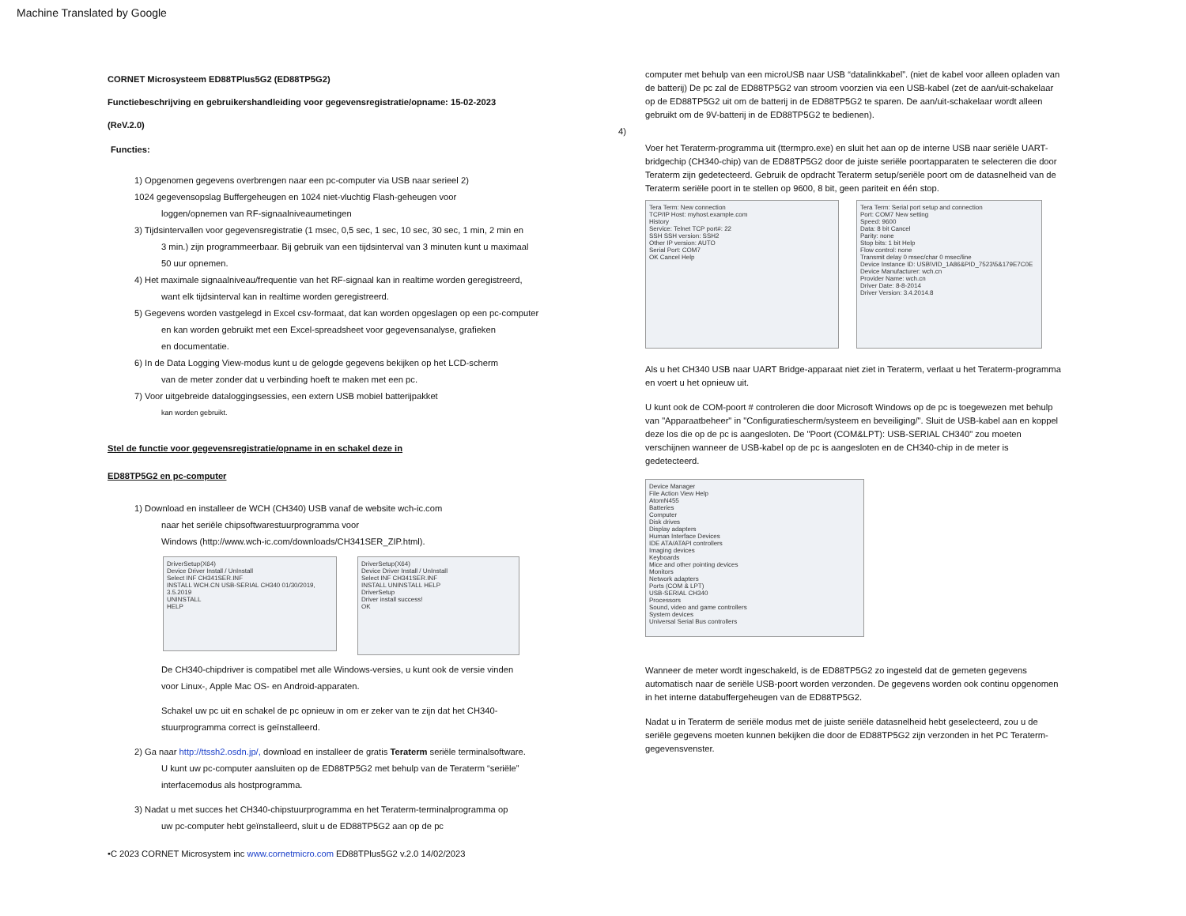Machine Translated by Google
CORNET Microsysteem ED88TPlus5G2 (ED88TP5G2)
Functiebeschrijving en gebruikershandleiding voor gegevensregistratie/opname: 15-02-2023
(ReV.2.0)
Functies:
1) Opgenomen gegevens overbrengen naar een pc-computer via USB naar serieel 2)
1024 gegevensopslag Buffergeheugen en 1024 niet-vluchtig Flash-geheugen voor
loggen/opnemen van RF-signaalniveaumetingen
3) Tijdsintervallen voor gegevensregistratie (1 msec, 0,5 sec, 1 sec, 10 sec, 30 sec, 1 min, 2 min en
3 min.) zijn programmeerbaar. Bij gebruik van een tijdsinterval van 3 minuten kunt u maximaal
50 uur opnemen.
4) Het maximale signaalniveau/frequentie van het RF-signaal kan in realtime worden geregistreerd,
want elk tijdsinterval kan in realtime worden geregistreerd.
5) Gegevens worden vastgelegd in Excel csv-formaat, dat kan worden opgeslagen op een pc-computer
en kan worden gebruikt met een Excel-spreadsheet voor gegevensanalyse, grafieken
en documentatie.
6) In de Data Logging View-modus kunt u de gelogde gegevens bekijken op het LCD-scherm
van de meter zonder dat u verbinding hoeft te maken met een pc.
7) Voor uitgebreide dataloggingsessies, een extern USB mobiel batterijpakket
kan worden gebruikt.
Stel de functie voor gegevensregistratie/opname in en schakel deze in
ED88TP5G2 en pc-computer
1) Download en installeer de WCH (CH340) USB vanaf de website wch-ic.com
naar het seriële chipsoftwarestuurprogramma voor
Windows (http://www.wch-ic.com/downloads/CH341SER_ZIP.html).
DriverSetup(X64)
Device Driver Install / UnInstall
Select INF CH341SER.INF
INSTALL WCH.CN USB-SERIAL CH340 01/30/2019, 3.5.2019
UNINSTALL
HELP
DriverSetup(X64)
Device Driver Install / UnInstall
Select INF CH341SER.INF
INSTALL UNINSTALL HELP
DriverSetup
Driver install success!
OK
De CH340-chipdriver is compatibel met alle Windows-versies, u kunt ook de versie vinden
voor Linux-, Apple Mac OS- en Android-apparaten.
Schakel uw pc uit en schakel de pc opnieuw in om er zeker van te zijn dat het CH340-
stuurprogramma correct is geïnstalleerd.
2) Ga naar http://ttssh2.osdn.jp/, download en installeer de gratis Teraterm seriële terminalsoftware.
U kunt uw pc-computer aansluiten op de ED88TP5G2 met behulp van de Teraterm “seriële”
interfacemodus als hostprogramma.
3) Nadat u met succes het CH340-chipstuurprogramma en het Teraterm-terminalprogramma op
uw pc-computer hebt geïnstalleerd, sluit u de ED88TP5G2 aan op de pc
•C 2023 CORNET Microsystem inc www.cornetmicro.com ED88TPlus5G2 v.2.0 14/02/2023
computer met behulp van een microUSB naar USB “datalinkkabel”. (niet de kabel voor alleen opladen van de batterij) De pc zal de ED88TP5G2 van stroom voorzien via een USB-kabel (zet de aan/uit-schakelaar op de ED88TP5G2 uit om de batterij in de ED88TP5G2 te sparen. De aan/uit-schakelaar wordt alleen gebruikt om de 9V-batterij in de ED88TP5G2 te bedienen).
4)
Voer het Teraterm-programma uit (ttermpro.exe) en sluit het aan op de interne USB naar seriële UART-bridgechip (CH340-chip) van de ED88TP5G2 door de juiste seriële poortapparaten te selecteren die door Teraterm zijn gedetecteerd. Gebruik de opdracht Teraterm setup/seriële poort om de datasnelheid van de Teraterm seriële poort in te stellen op 9600, 8 bit, geen pariteit en één stop.
Tera Term: New connection
TCP/IP Host: myhost.example.com
History
Service: Telnet TCP port#: 22
SSH SSH version: SSH2
Other IP version: AUTO
Serial Port: COM7
OK Cancel Help
Tera Term: Serial port setup and connection
Port: COM7 New setting
Speed: 9600
Data: 8 bit Cancel
Parity: none
Stop bits: 1 bit Help
Flow control: none
Transmit delay 0 msec/char 0 msec/line
Device Instance ID: USB\VID_1A86&PID_7523\5&179E7C0E
Device Manufacturer: wch.cn
Provider Name: wch.cn
Driver Date: 8-8-2014
Driver Version: 3.4.2014.8
Als u het CH340 USB naar UART Bridge-apparaat niet ziet in Teraterm, verlaat u het Teraterm-programma en voert u het opnieuw uit.
U kunt ook de COM-poort # controleren die door Microsoft Windows op de pc is toegewezen met behulp van "Apparaatbeheer" in "Configuratiescherm/systeem en beveiliging/". Sluit de USB-kabel aan en koppel deze los die op de pc is aangesloten. De "Poort (COM&LPT): USB-SERIAL CH340" zou moeten verschijnen wanneer de USB-kabel op de pc is aangesloten en de CH340-chip in de meter is gedetecteerd.
Device Manager
File Action View Help
AtomN455
Batteries
Computer
Disk drives
Display adapters
Human Interface Devices
IDE ATA/ATAPI controllers
Imaging devices
Keyboards
Mice and other pointing devices
Monitors
Network adapters
Ports (COM & LPT)
USB-SERIAL CH340
Processors
Sound, video and game controllers
System devices
Universal Serial Bus controllers
Wanneer de meter wordt ingeschakeld, is de ED88TP5G2 zo ingesteld dat de gemeten gegevens automatisch naar de seriële USB-poort worden verzonden. De gegevens worden ook continu opgenomen in het interne databuffergeheugen van de ED88TP5G2.
Nadat u in Teraterm de seriële modus met de juiste seriële datasnelheid hebt geselecteerd, zou u de seriële gegevens moeten kunnen bekijken die door de ED88TP5G2 zijn verzonden in het PC Teraterm-gegevensvenster.